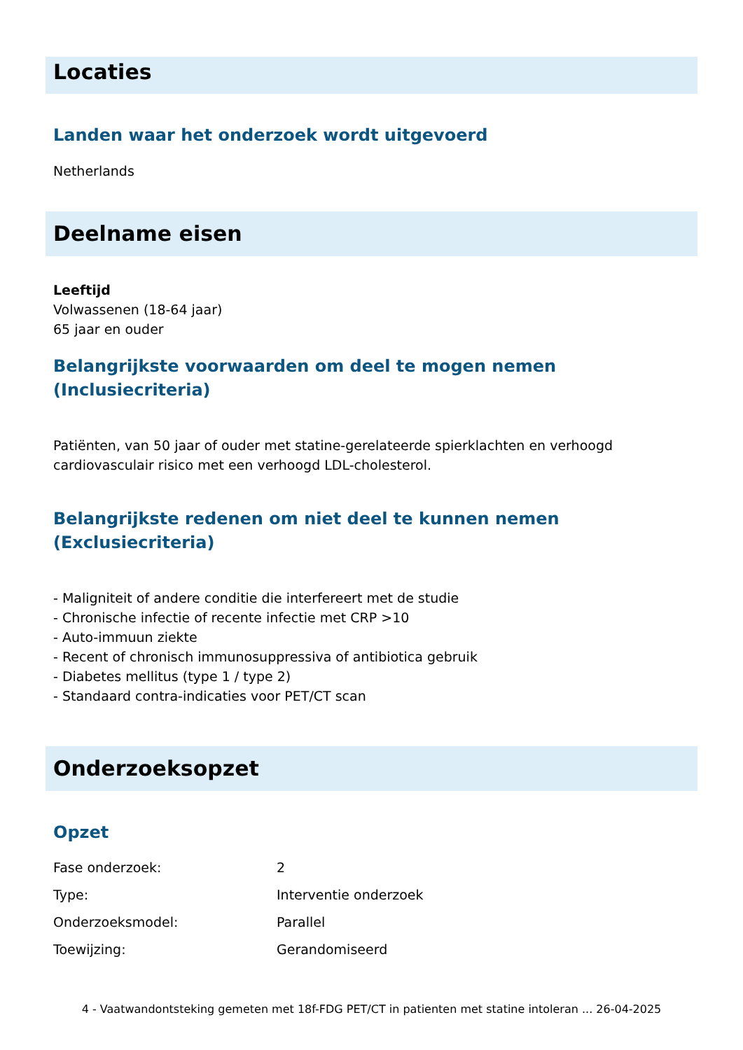Locaties
Landen waar het onderzoek wordt uitgevoerd
Netherlands
Deelname eisen
Leeftijd
Volwassenen (18-64 jaar)
65 jaar en ouder
Belangrijkste voorwaarden om deel te mogen nemen (Inclusiecriteria)
Patiënten, van 50 jaar of ouder met statine-gerelateerde spierklachten en verhoogd cardiovasculair risico met een verhoogd LDL-cholesterol.
Belangrijkste redenen om niet deel te kunnen nemen (Exclusiecriteria)
- Maligniteit of andere conditie die interfereert met de studie
- Chronische infectie of recente infectie met CRP >10
- Auto-immuun ziekte
- Recent of chronisch immunosuppressiva of antibiotica gebruik
- Diabetes mellitus (type 1 / type 2)
- Standaard contra-indicaties voor PET/CT scan
Onderzoeksopzet
Opzet
| Fase onderzoek: | 2 |
| Type: | Interventie onderzoek |
| Onderzoeksmodel: | Parallel |
| Toewijzing: | Gerandomiseerd |
4 - Vaatwandontsteking gemeten met 18f-FDG PET/CT in patienten met statine intoleran ... 26-04-2025